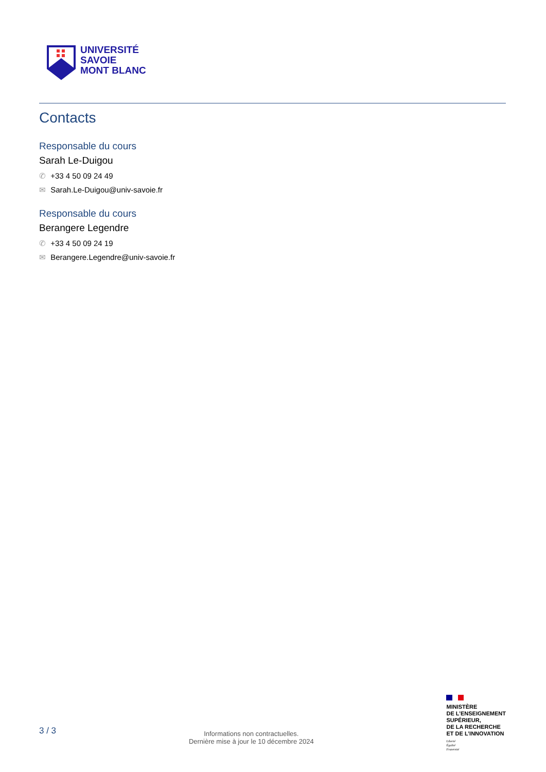UNIVERSITÉ
SAVOIE
MONT BLANC
Contacts
Responsable du cours
Sarah Le-Duigou
✆ +33 4 50 09 24 49
✉ Sarah.Le-Duigou@univ-savoie.fr
Responsable du cours
Berangere Legendre
✆ +33 4 50 09 24 19
✉ Berangere.Legendre@univ-savoie.fr
3 / 3
Informations non contractuelles.
Dernière mise à jour le 10 décembre 2024
MINISTÈRE
DE L’ENSEIGNEMENT
SUPÉRIEUR,
DE LA RECHERCHE
ET DE L’INNOVATION
Liberté
Égalité
Fraternité